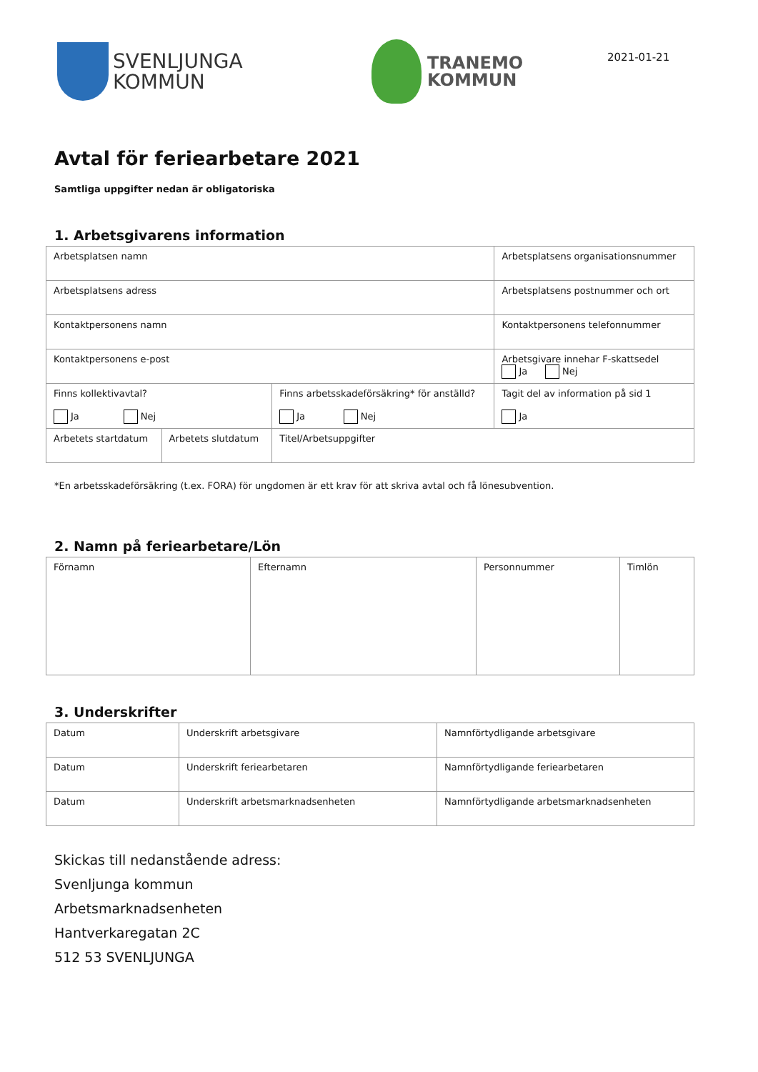SVENLJUNGA
KOMMUN
TRANEMO
KOMMUN
2021-01-21
Avtal för feriearbetare 2021
Samtliga uppgifter nedan är obligatoriska
1. Arbetsgivarens information
| Arbetsplatsen namn | | | Arbetsplatsens organisationsnummer |
| Arbetsplatsens adress | | | Arbetsplatsens postnummer och ort |
| Kontaktpersonens namn | | | Kontaktpersonens telefonnummer |
| Kontaktpersonens e-post | | | Arbetsgivare innehar F-skattsedel Ja Nej |
| Finns kollektivavtal? Ja Nej | | Finns arbetsskadeförsäkring* för anställd? Ja Nej | Tagit del av information på sid 1 Ja |
| Arbetets startdatum | Arbetets slutdatum | Titel/Arbetsuppgifter | |
*En arbetsskadeförsäkring (t.ex. FORA) för ungdomen är ett krav för att skriva avtal och få lönesubvention.
2. Namn på feriearbetare/Lön
| Förnamn | Efternamn | Personnummer | Timlön |
3. Underskrifter
| Datum | Underskrift arbetsgivare | Namnförtydligande arbetsgivare |
| Datum | Underskrift feriearbetaren | Namnförtydligande feriearbetaren |
| Datum | Underskrift arbetsmarknadsenheten | Namnförtydligande arbetsmarknadsenheten |
Skickas till nedanstående adress:
Svenljunga kommun
Arbetsmarknadsenheten
Hantverkaregatan 2C
512 53 SVENLJUNGA